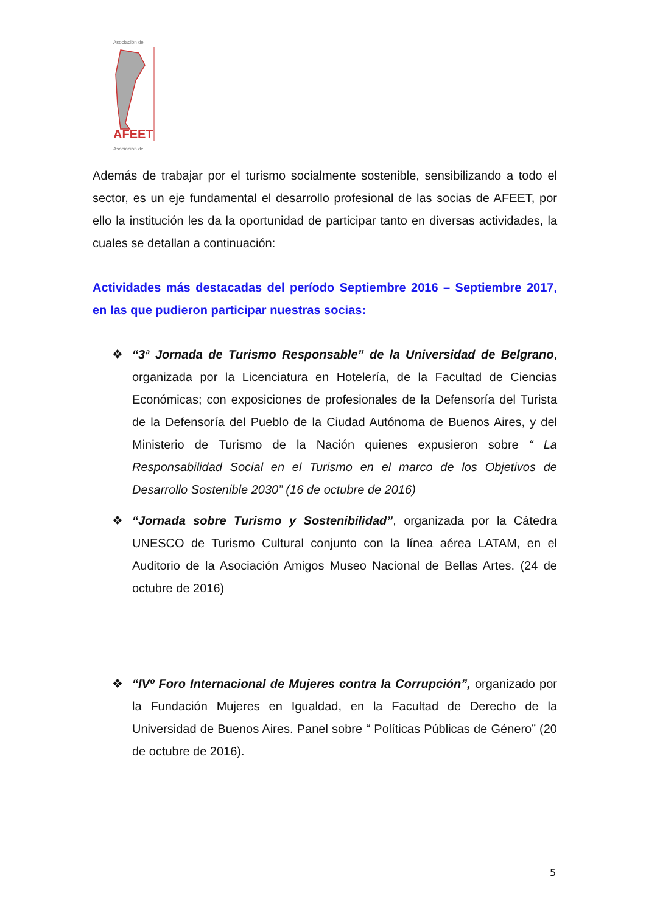Asociación de
AFEET
Asociación de
Además de trabajar por el turismo socialmente sostenible, sensibilizando a todo el sector, es un eje fundamental el desarrollo profesional de las socias de AFEET, por ello la institución les da la oportunidad de participar tanto en diversas actividades, la cuales se detallan a continuación:
Actividades más destacadas del período Septiembre 2016 – Septiembre 2017, en las que pudieron participar nuestras socias:
❖ “3ª Jornada de Turismo Responsable” de la Universidad de Belgrano, organizada por la Licenciatura en Hotelería, de la Facultad de Ciencias Económicas; con exposiciones de profesionales de la Defensoría del Turista de la Defensoría del Pueblo de la Ciudad Autónoma de Buenos Aires, y del Ministerio de Turismo de la Nación quienes expusieron sobre “ La Responsabilidad Social en el Turismo en el marco de los Objetivos de Desarrollo Sostenible 2030” (16 de octubre de 2016)
❖ “Jornada sobre Turismo y Sostenibilidad”, organizada por la Cátedra UNESCO de Turismo Cultural conjunto con la línea aérea LATAM, en el Auditorio de la Asociación Amigos Museo Nacional de Bellas Artes. (24 de octubre de 2016)
❖ “IVº Foro Internacional de Mujeres contra la Corrupción”, organizado por la Fundación Mujeres en Igualdad, en la Facultad de Derecho de la Universidad de Buenos Aires. Panel sobre “ Políticas Públicas de Género” (20 de octubre de 2016).
5